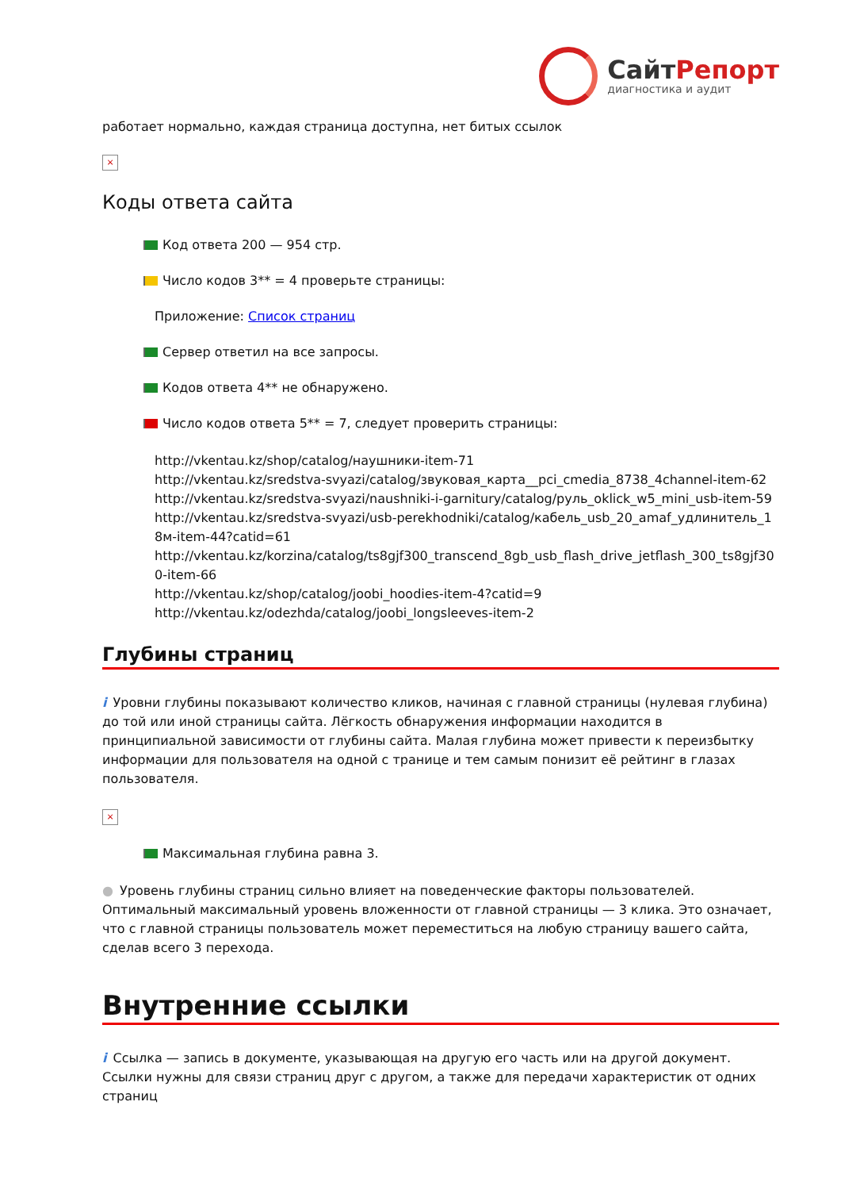СайтРепорт
диагностика и аудит
работает нормально, каждая страница доступна, нет битых ссылок
×
Коды ответа сайта
Код ответа 200 — 954 стр.
Число кодов 3** = 4 проверьте страницы:
Приложение: Список страниц
Сервер ответил на все запросы.
Кодов ответа 4** не обнаружено.
Число кодов ответа 5** = 7, следует проверить страницы:
http://vkentau.kz/shop/catalog/наушники-item-71
http://vkentau.kz/sredstva-svyazi/catalog/звуковая_карта__pci_cmedia_8738_4channel-item-62
http://vkentau.kz/sredstva-svyazi/naushniki-i-garnitury/catalog/руль_oklick_w5_mini_usb-item-59
http://vkentau.kz/sredstva-svyazi/usb-perekhodniki/catalog/кабель_usb_20_amaf_удлинитель_18м-item-44?catid=61
http://vkentau.kz/korzina/catalog/ts8gjf300_transcend_8gb_usb_flash_drive_jetflash_300_ts8gjf300-item-66
http://vkentau.kz/shop/catalog/joobi_hoodies-item-4?catid=9
http://vkentau.kz/odezhda/catalog/joobi_longsleeves-item-2
Глубины страниц
i Уровни глубины показывают количество кликов, начиная с главной страницы (нулевая глубина) до той или иной страницы сайта. Лёгкость обнаружения информации находится в принципиальной зависимости от глубины сайта. Малая глубина может привести к переизбытку информации для пользователя на одной с транице и тем самым понизит её рейтинг в глазах пользователя.
×
Максимальная глубина равна 3.
● Уровень глубины страниц сильно влияет на поведенческие факторы пользователей. Оптимальный максимальный уровень вложенности от главной страницы — 3 клика. Это означает, что с главной страницы пользователь может переместиться на любую страницу вашего сайта, сделав всего 3 перехода.
Внутренние ссылки
i Ссылка — запись в документе, указывающая на другую его часть или на другой документ. Ссылки нужны для связи страниц друг с другом, а также для передачи характеристик от одних страниц